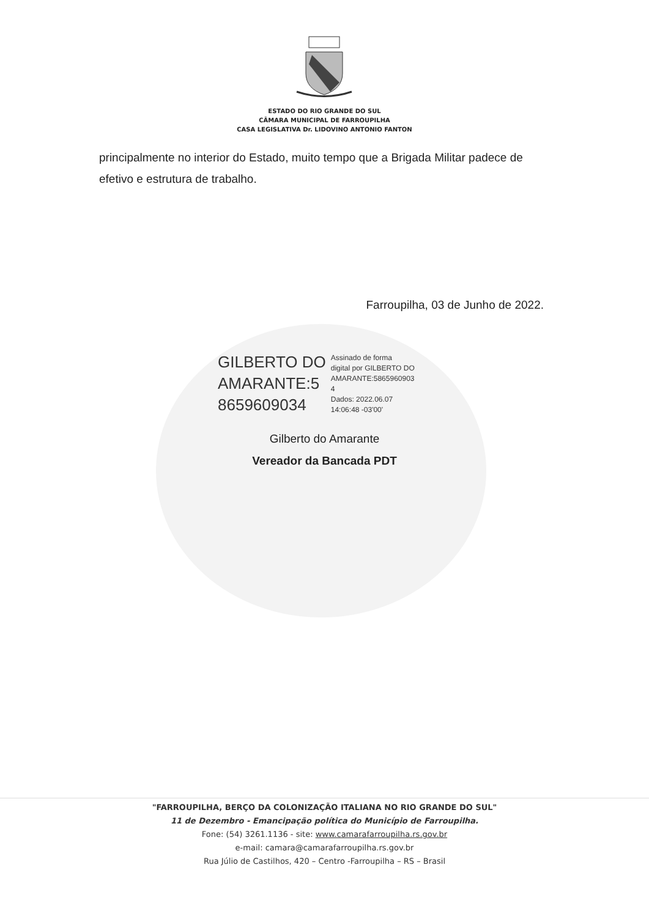ESTADO DO RIO GRANDE DO SUL
CÂMARA MUNICIPAL DE FARROUPILHA
CASA LEGISLATIVA Dr. LIDOVINO ANTONIO FANTON
principalmente no interior do Estado, muito tempo que a Brigada Militar padece de efetivo e estrutura de trabalho.
Farroupilha, 03 de Junho de 2022.
GILBERTO DO
AMARANTE:5
8659609034
Assinado de forma
digital por GILBERTO DO
AMARANTE:5865960903
4
Dados: 2022.06.07
14:06:48 -03'00'
Gilberto do Amarante
Vereador da Bancada PDT
"FARROUPILHA, BERÇO DA COLONIZAÇÃO ITALIANA NO RIO GRANDE DO SUL"
11 de Dezembro - Emancipação política do Município de Farroupilha.
Fone: (54) 3261.1136 - site: www.camarafarroupilha.rs.gov.br
e-mail: camara@camarafarroupilha.rs.gov.br
Rua Júlio de Castilhos, 420 – Centro -Farroupilha – RS – Brasil